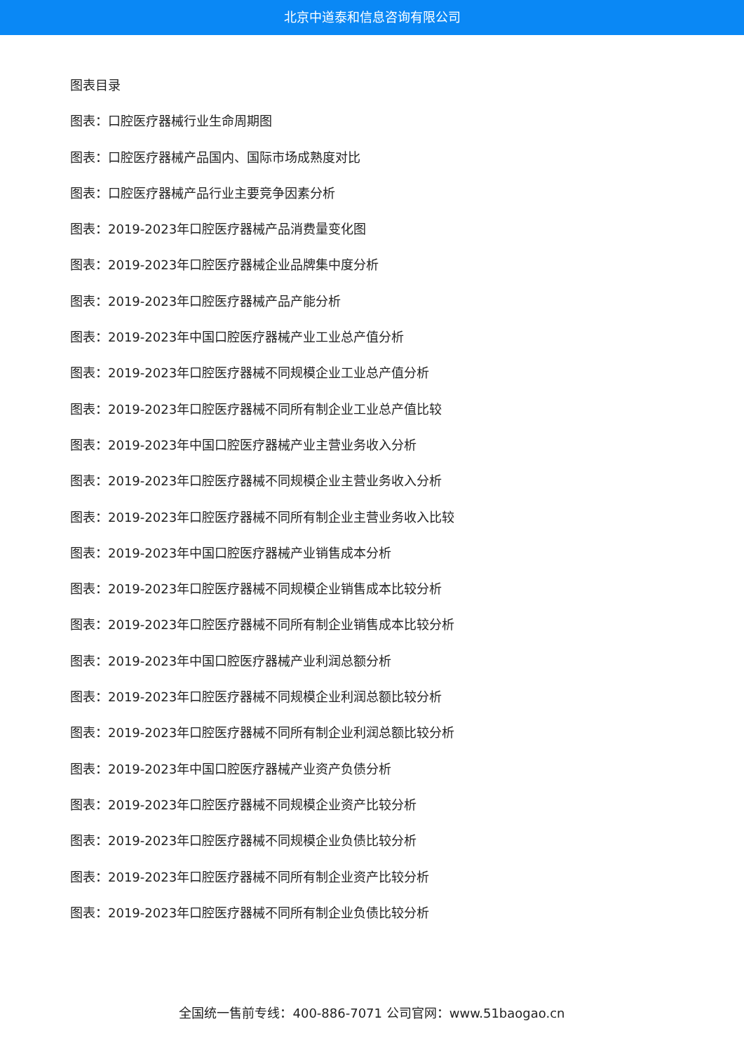北京中道泰和信息咨询有限公司
图表目录
图表：口腔医疗器械行业生命周期图
图表：口腔医疗器械产品国内、国际市场成熟度对比
图表：口腔医疗器械产品行业主要竞争因素分析
图表：2019-2023年口腔医疗器械产品消费量变化图
图表：2019-2023年口腔医疗器械企业品牌集中度分析
图表：2019-2023年口腔医疗器械产品产能分析
图表：2019-2023年中国口腔医疗器械产业工业总产值分析
图表：2019-2023年口腔医疗器械不同规模企业工业总产值分析
图表：2019-2023年口腔医疗器械不同所有制企业工业总产值比较
图表：2019-2023年中国口腔医疗器械产业主营业务收入分析
图表：2019-2023年口腔医疗器械不同规模企业主营业务收入分析
图表：2019-2023年口腔医疗器械不同所有制企业主营业务收入比较
图表：2019-2023年中国口腔医疗器械产业销售成本分析
图表：2019-2023年口腔医疗器械不同规模企业销售成本比较分析
图表：2019-2023年口腔医疗器械不同所有制企业销售成本比较分析
图表：2019-2023年中国口腔医疗器械产业利润总额分析
图表：2019-2023年口腔医疗器械不同规模企业利润总额比较分析
图表：2019-2023年口腔医疗器械不同所有制企业利润总额比较分析
图表：2019-2023年中国口腔医疗器械产业资产负债分析
图表：2019-2023年口腔医疗器械不同规模企业资产比较分析
图表：2019-2023年口腔医疗器械不同规模企业负债比较分析
图表：2019-2023年口腔医疗器械不同所有制企业资产比较分析
图表：2019-2023年口腔医疗器械不同所有制企业负债比较分析
全国统一售前专线：400-886-7071 公司官网：www.51baogao.cn